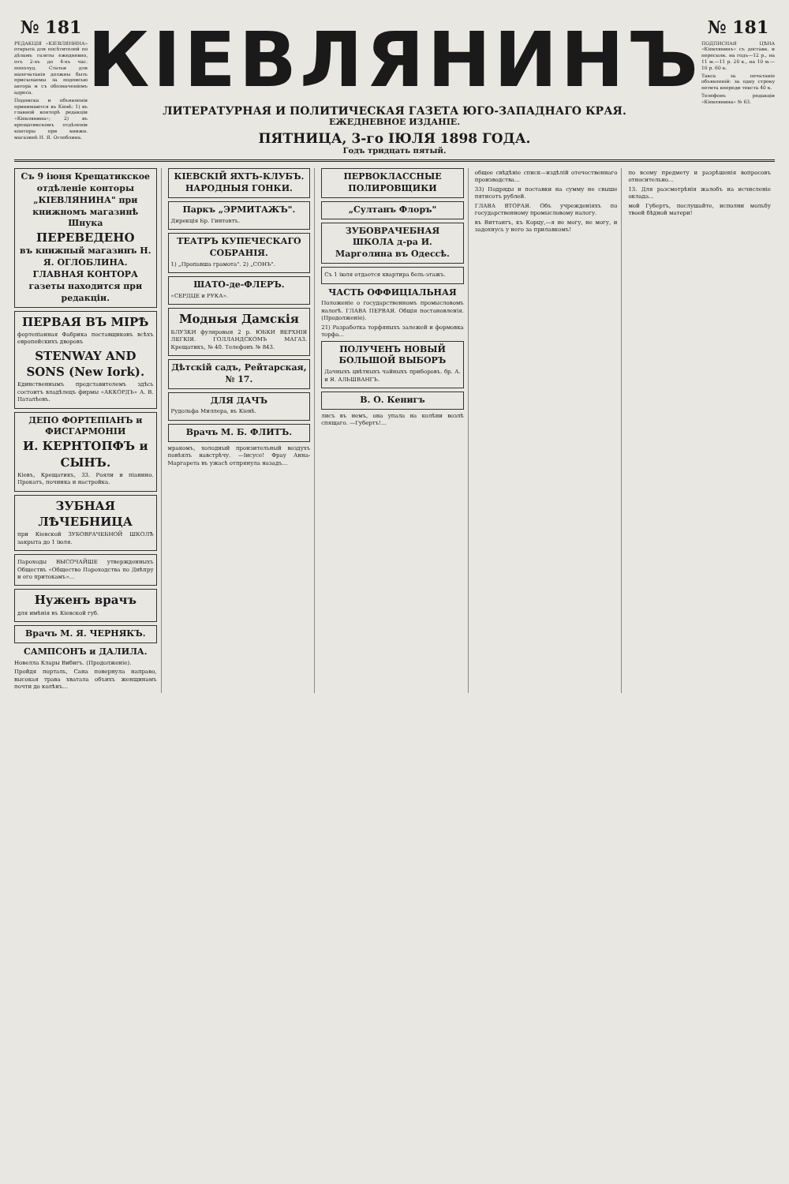№ 181
РЕДАКЦІЯ «КІЕВЛЯНИНА» открыта для посѣтителей по дѣламъ газеты ежедневно, отъ 2-хъ до 4-хъ час. пополуд. Статьи для напечатанія должны быть присылаемы за подписью автора и съ обозначеніемъ адреса.
Подписка и объявленія принимаются въ Кіевѣ: 1) въ главной конторѣ редакціи «Кіевлянина»; 2) въ крещатикскомъ отдѣленіи конторы при книжн. магазинѣ Н. Я. Оглоблина.
КІЕВЛЯНИНЪ
ЛИТЕРАТУРНАЯ И ПОЛИТИЧЕСКАЯ ГАЗЕТА ЮГО-ЗАПАДНАГО КРАЯ.
ЕЖЕДНЕВНОЕ ИЗДАНІЕ.
ПЯТНИЦА, 3-го ІЮЛЯ 1898 ГОДА.
Годъ тридцать пятый.
№ 181
ПОДПИСНАЯ ЦѢНА «Кіевлянинъ» съ доставк. и пересылк. на годъ—12 р., на 11 м.—11 р. 20 к., на 10 м.—10 р. 60 к.
Такса за печатаніе объявленій: за одну строку петита впереди текста 40 к.
Телефонъ редакціи «Кіевлянина» № 63.
Съ 9 іюня Крещатикское отдѣленіе конторы „КІЕВЛЯНИНА" при книжномъ магазинѣ Шнука
ПЕРЕВЕДЕНО
въ книжный магазинъ Н. Я. ОГЛОБЛИНА.
ГЛАВНАЯ КОНТОРА газеты находится при редакціи.
ПЕРВАЯ ВЪ МІРѢ
фортепіанная Фабрика поставщиковъ всѣхъ европейскихъ дворовъ
STENWAY AND SONS (New Iork).
Единственнымъ представителемъ здѣсь состоитъ владѣлецъ фирмы «АККОРДЪ» А. В. Паталѣевъ.
ДЕПО ФОРТЕПІАНЪ и ФИСГАРМОНІИ
И. КЕРНТОПФЪ и СЫНЪ.
Кіевъ, Крещатикъ, 33. Рояли и піанино. Прокатъ, починка и настройка.
ЗУБНАЯ ЛѢЧЕБНИЦА
при Кіевской ЗУБОВРАЧЕБНОЙ ШКОЛѢ закрыта до 1 іюля.
Пароходы ВЫСОЧАЙШЕ утвержденныхъ Обществъ «Общество Пароходства по Днѣпру и его притокамъ»...
Нуженъ врачъ
для имѣнія въ Кіевской губ.
Врачъ М. Я. ЧЕРНЯКЪ.
САМПСОНЪ и ДАЛИЛА.
Новелла Клары Вибигъ. (Продолженіе).
Пройдя порталь, Сана повернула направо, высокая трава хватала объихъ женщинамъ почти до колѣнъ...
КІЕВСКІЙ ЯХТЪ-КЛУБЪ. НАРОДНЫЯ ГОНКИ.
Паркъ „ЭРМИТАЖЪ".
Дирекція Бр. Гинтовтъ.
ТЕАТРЪ КУПЕЧЕСКАГО СОБРАНІЯ.
1) „Пропавша грамота". 2) „СОНЪ".
ШАТО-де-ФЛЕРЪ.
«СЕРДЦЕ и РУКА».
Модныя Дамскія
БЛУЗКИ фуляровыя 2 р. ЮБКИ ВЕРХНІЯ ЛЕГКІЯ. ГОЛЛАНДСКОМЪ МАГАЗ. Крещатикъ, № 40. Телефонъ № 843.
Дѣтскій садъ, Рейтарская, № 17.
ДЛЯ ДАЧЪ
Рудольфа Миллера, въ Кіевѣ.
Врачъ М. Б. ФЛИТЪ.
мракомъ, холодный пронзительный воздухъ повѣялъ навстрѣчу. —Іисусе! Фрау Анна-Маргарета въ ужасѣ отпрянула назадъ...
ПЕРВОКЛАССНЫЕ ПОЛИРОВЩИКИ
„Султанъ Флоръ"
ЗУБОВРАЧЕБНАЯ ШКОЛА д-ра И. Марголина въ Одессѣ.
Съ 1 іюля отдается квартира бель-этажъ.
ЧАСТЬ ОФФИЦІАЛЬНАЯ
Положеніе о государственномъ промысловомъ налогѣ. ГЛАВА ПЕРВАЯ. Общія постановленія. (Продолженіе).
21) Разработка торфяныхъ залежей и формовка торфа...
ПОЛУЧЕНЪ НОВЫЙ БОЛЬШОЙ ВЫБОРЪ
Дачныхъ цвѣтныхъ чайныхъ приборовъ. бр. А. и Я. АЛЬШВАНГЪ.
В. О. Кенигъ
лисъ въ немъ, она упала на колѣни возлѣ спящаго. —Губертъ!...
общее свѣдѣніе списк—издѣлій отечественнаго производства...
33) Подряды и поставки на сумму не свыше пятисотъ рублей.
ГЛАВА ВТОРАЯ. Объ учрежденіяхъ по государственному промысловому налогу.
въ Виттангъ, къ Корцу,—я не могу, не могу, и задохнусь у него за прилавкомъ!
по всему предмету и разрѣшенія вопросовъ относительно...
13. Для разсмотрѣнія жалобъ на исчисленіе оклада...
мой Губертъ, послушайте, исполни мольбу твоей бѣдной матери!